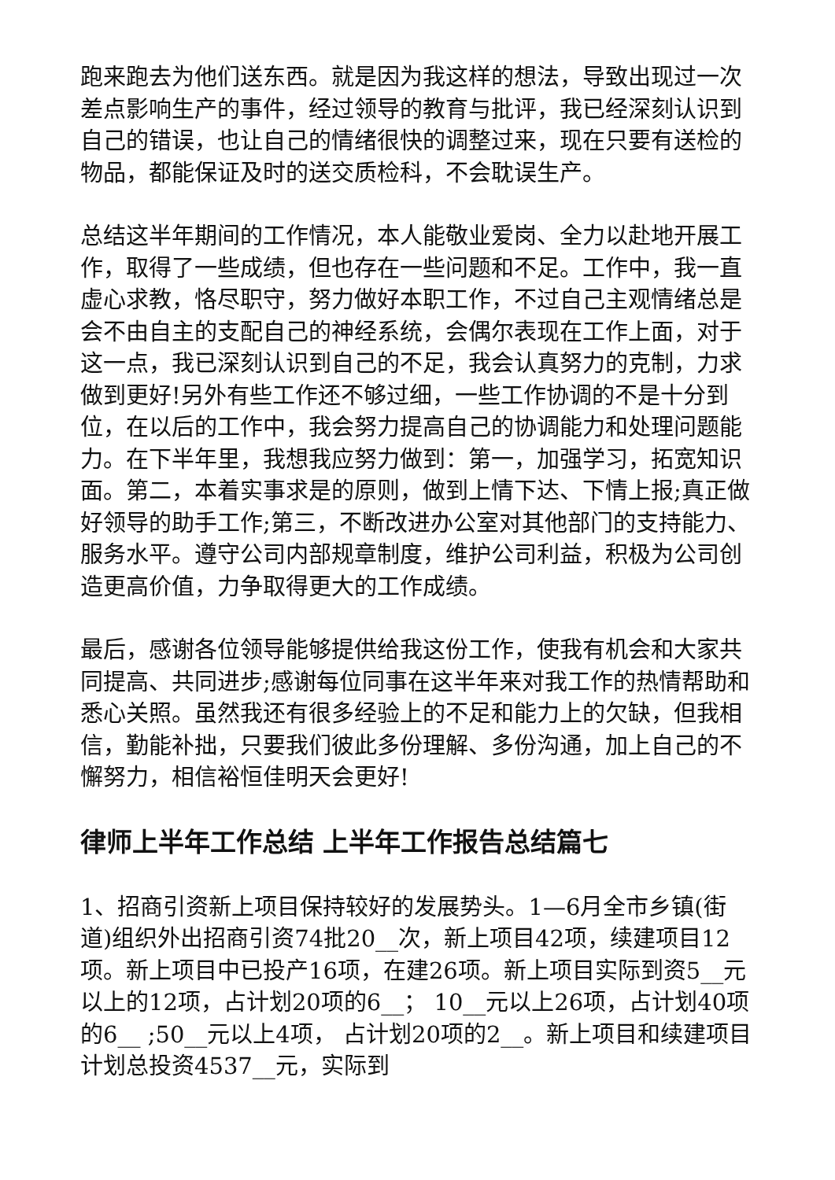跑来跑去为他们送东西。就是因为我这样的想法，导致出现过一次差点影响生产的事件，经过领导的教育与批评，我已经深刻认识到自己的错误，也让自己的情绪很快的调整过来，现在只要有送检的物品，都能保证及时的送交质检科，不会耽误生产。
总结这半年期间的工作情况，本人能敬业爱岗、全力以赴地开展工作，取得了一些成绩，但也存在一些问题和不足。工作中，我一直虚心求教，恪尽职守，努力做好本职工作，不过自己主观情绪总是会不由自主的支配自己的神经系统，会偶尔表现在工作上面，对于这一点，我已深刻认识到自己的不足，我会认真努力的克制，力求做到更好!另外有些工作还不够过细，一些工作协调的不是十分到位，在以后的工作中，我会努力提高自己的协调能力和处理问题能力。在下半年里，我想我应努力做到：第一，加强学习，拓宽知识面。第二，本着实事求是的原则，做到上情下达、下情上报;真正做好领导的助手工作;第三，不断改进办公室对其他部门的支持能力、服务水平。遵守公司内部规章制度，维护公司利益，积极为公司创造更高价值，力争取得更大的工作成绩。
最后，感谢各位领导能够提供给我这份工作，使我有机会和大家共同提高、共同进步;感谢每位同事在这半年来对我工作的热情帮助和悉心关照。虽然我还有很多经验上的不足和能力上的欠缺，但我相信，勤能补拙，只要我们彼此多份理解、多份沟通，加上自己的不懈努力，相信裕恒佳明天会更好!
律师上半年工作总结 上半年工作报告总结篇七
1、招商引资新上项目保持较好的发展势头。1—6月全市乡镇(街道)组织外出招商引资74批20__次，新上项目42项，续建项目12项。新上项目中已投产16项，在建26项。新上项目实际到资5__元以上的12项，占计划20项的6__； 10__元以上26项，占计划40项的6__ ;50__元以上4项， 占计划20项的2__。新上项目和续建项目计划总投资4537__元，实际到